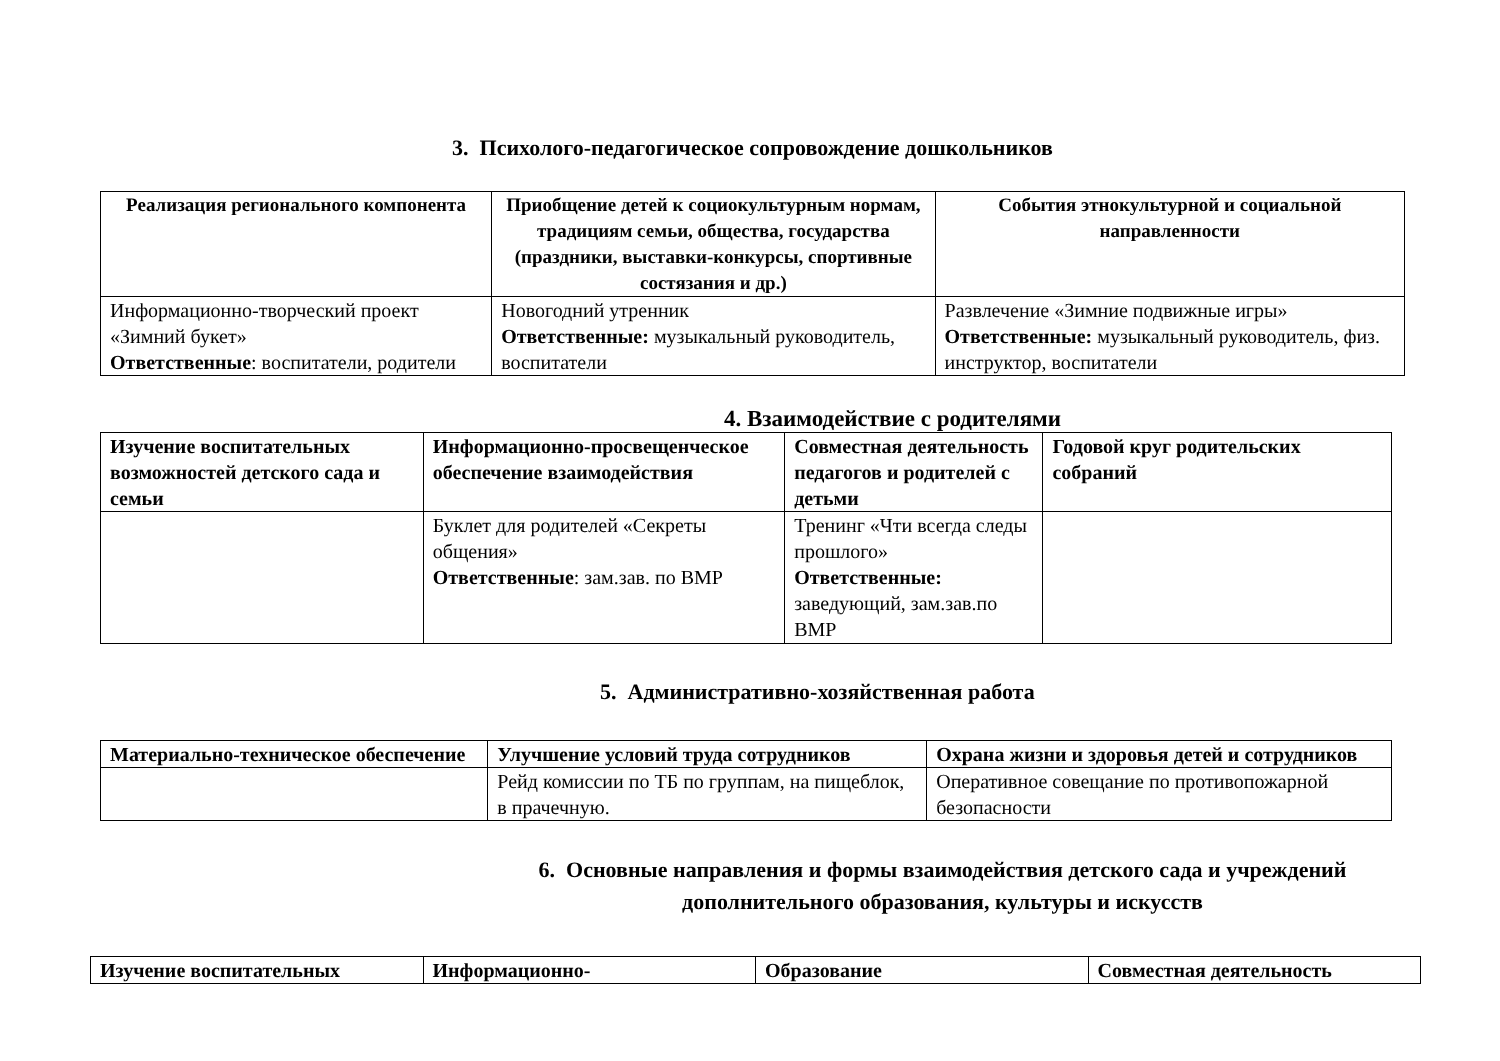3. Психолого-педагогическое сопровождение дошкольников
| Реализация регионального компонента | Приобщение детей к социокультурным нормам, традициям семьи, общества, государства (праздники, выставки-конкурсы, спортивные состязания и др.) | События этнокультурной и социальной направленности |
| --- | --- | --- |
| Информационно-творческий проект «Зимний букет» Ответственные : воспитатели, родители | Новогодний утренник Ответственные: музыкальный руководитель, воспитатели | Развлечение «Зимние подвижные игры» Ответственные: музыкальный руководитель, физ. инструктор, воспитатели |
4. Взаимодействие с родителями
| Изучение воспитательных возможностей детского сада и семьи | Информационно-просвещенческое обеспечение взаимодействия | Совместная деятельность педагогов и родителей с детьми | Годовой круг родительских собраний |
| --- | --- | --- | --- |
| | Буклет для родителей «Секреты общения» Ответственные : зам.зав. по ВМР | Тренинг «Чти всегда следы прошлого» Ответственные: заведующий, зам.зав.по ВМР | |
5. Административно-хозяйственная работа
| Материально-техническое обеспечение | Улучшение условий труда сотрудников | Охрана жизни и здоровья детей и сотрудников |
| --- | --- | --- |
| | Рейд комиссии по ТБ по группам, на пищеблок, в прачечную. | Оперативное совещание по противопожарной безопасности |
6. Основные направления и формы взаимодействия детского сада и учреждений дополнительного образования, культуры и искусств
| Изучение воспитательных | Информационно- | Образование | Совместная деятельность |
| --- | --- | --- | --- |